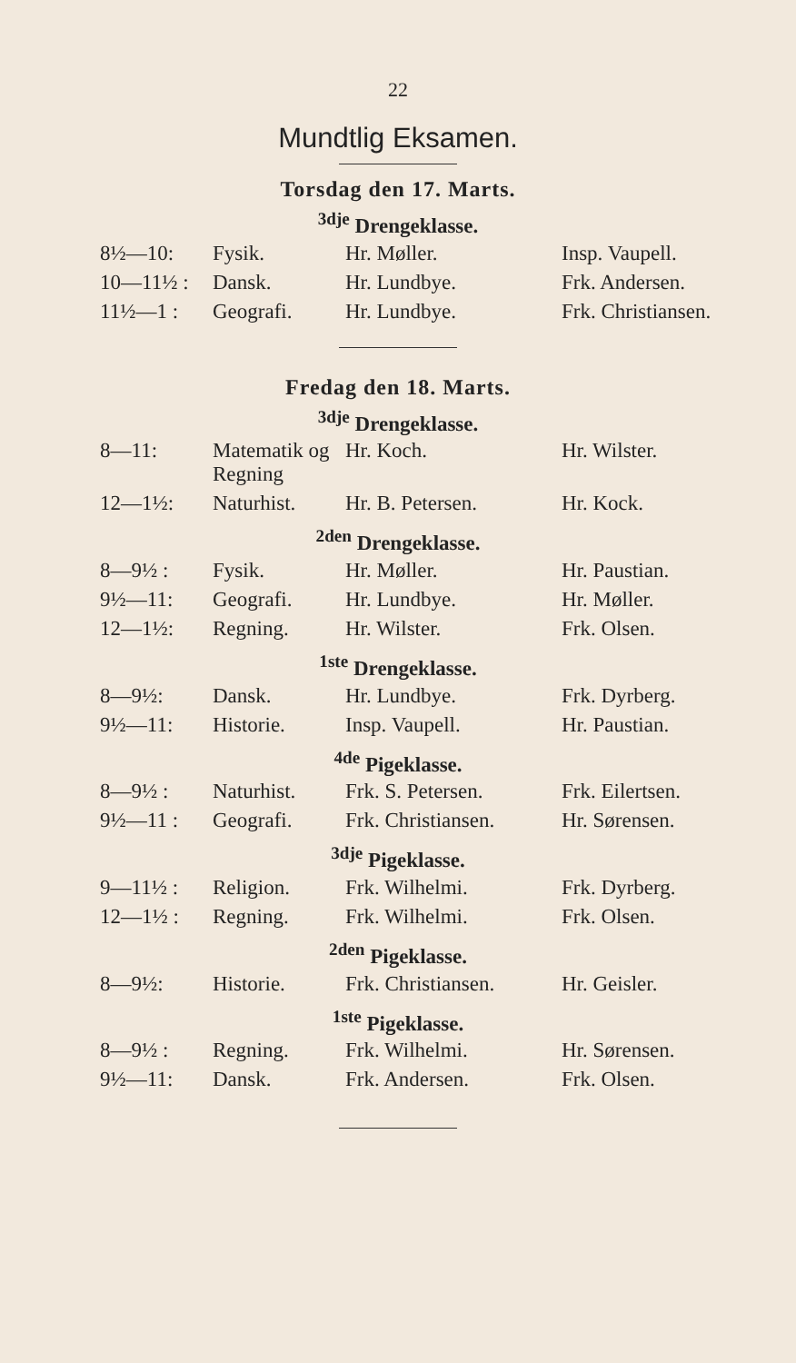22
Mundtlig Eksamen.
Torsdag den 17. Marts.
<sup>3dje</sup> Drengeklasse.
| 8½—10: | Fysik. | Hr. Møller. | Insp. Vaupell. |
| 10—11½ : | Dansk. | Hr. Lundbye. | Frk. Andersen. |
| 11½—1 : | Geografi. | Hr. Lundbye. | Frk. Christiansen. |
Fredag den 18. Marts.
<sup>3dje</sup> Drengeklasse.
| 8—11: | Matematik og Regning | Hr. Koch. | Hr. Wilster. |
| 12—1½: | Naturhist. | Hr. B. Petersen. | Hr. Kock. |
<sup>2den</sup> Drengeklasse.
| 8—9½ : | Fysik. | Hr. Møller. | Hr. Paustian. |
| 9½—11: | Geografi. | Hr. Lundbye. | Hr. Møller. |
| 12—1½: | Regning. | Hr. Wilster. | Frk. Olsen. |
<sup>1ste</sup> Drengeklasse.
| 8—9½: | Dansk. | Hr. Lundbye. | Frk. Dyrberg. |
| 9½—11: | Historie. | Insp. Vaupell. | Hr. Paustian. |
<sup>4de</sup> Pigeklasse.
| 8—9½ : | Naturhist. | Frk. S. Petersen. | Frk. Eilertsen. |
| 9½—11 : | Geografi. | Frk. Christiansen. | Hr. Sørensen. |
<sup>3dje</sup> Pigeklasse.
| 9—11½ : | Religion. | Frk. Wilhelmi. | Frk. Dyrberg. |
| 12—1½ : | Regning. | Frk. Wilhelmi. | Frk. Olsen. |
<sup>2den</sup> Pigeklasse.
| 8—9½: | Historie. | Frk. Christiansen. | Hr. Geisler. |
<sup>1ste</sup> Pigeklasse.
| 8—9½ : | Regning. | Frk. Wilhelmi. | Hr. Sørensen. |
| 9½—11: | Dansk. | Frk. Andersen. | Frk. Olsen. |